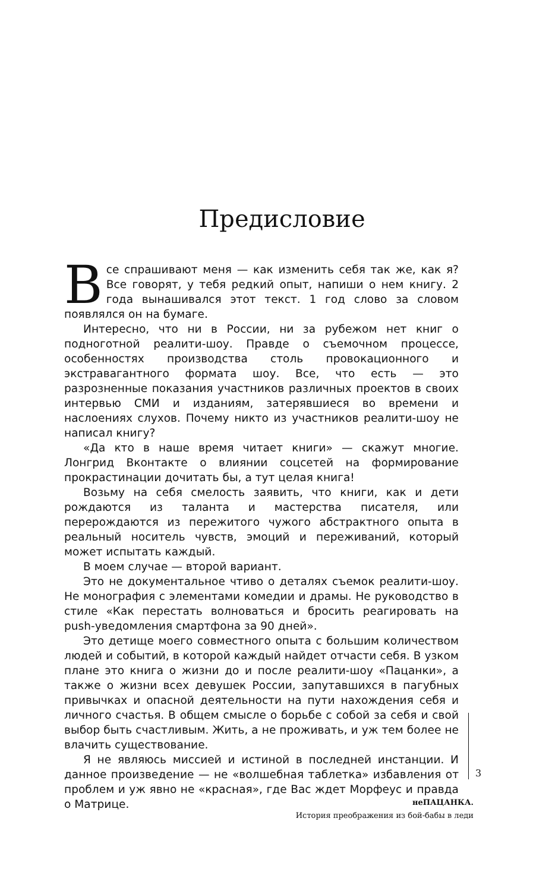Предисловие
Все спрашивают меня — как изменить себя так же, как я? Все говорят, у тебя редкий опыт, напиши о нем книгу. 2 года вынашивался этот текст. 1 год слово за словом появлялся он на бумаге.
Интересно, что ни в России, ни за рубежом нет книг о подноготной реалити-шоу. Правде о съемочном процессе, особенностях производства столь провокационного и экстравагантного формата шоу. Все, что есть — это разрозненные показания участников различных проектов в своих интервью СМИ и изданиям, затерявшиеся во времени и наслоениях слухов. Почему никто из участников реалити-шоу не написал книгу?
«Да кто в наше время читает книги» — скажут многие. Лонгрид Вконтакте о влиянии соцсетей на формирование прокрастинации дочитать бы, а тут целая книга!
Возьму на себя смелость заявить, что книги, как и дети рождаются из таланта и мастерства писателя, или перерождаются из пережитого чужого абстрактного опыта в реальный носитель чувств, эмоций и переживаний, который может испытать каждый.
В моем случае — второй вариант.
Это не документальное чтиво о деталях съемок реалити-шоу. Не монография с элементами комедии и драмы. Не руководство в стиле «Как перестать волноваться и бросить реагировать на push-уведомления смартфона за 90 дней».
Это детище моего совместного опыта с большим количеством людей и событий, в которой каждый найдет отчасти себя. В узком плане это книга о жизни до и после реалити-шоу «Пацанки», а также о жизни всех девушек России, запутавшихся в пагубных привычках и опасной деятельности на пути нахождения себя и личного счастья. В общем смысле о борьбе с собой за себя и свой выбор быть счастливым. Жить, а не проживать, и уж тем более не влачить существование.
Я не являюсь миссией и истиной в последней инстанции. И данное произведение — не «волшебная таблетка» избавления от проблем и уж явно не «красная», где Вас ждет Морфеус и правда о Матрице.
3
неПАЦАНКА.
История преображения из бой-бабы в леди